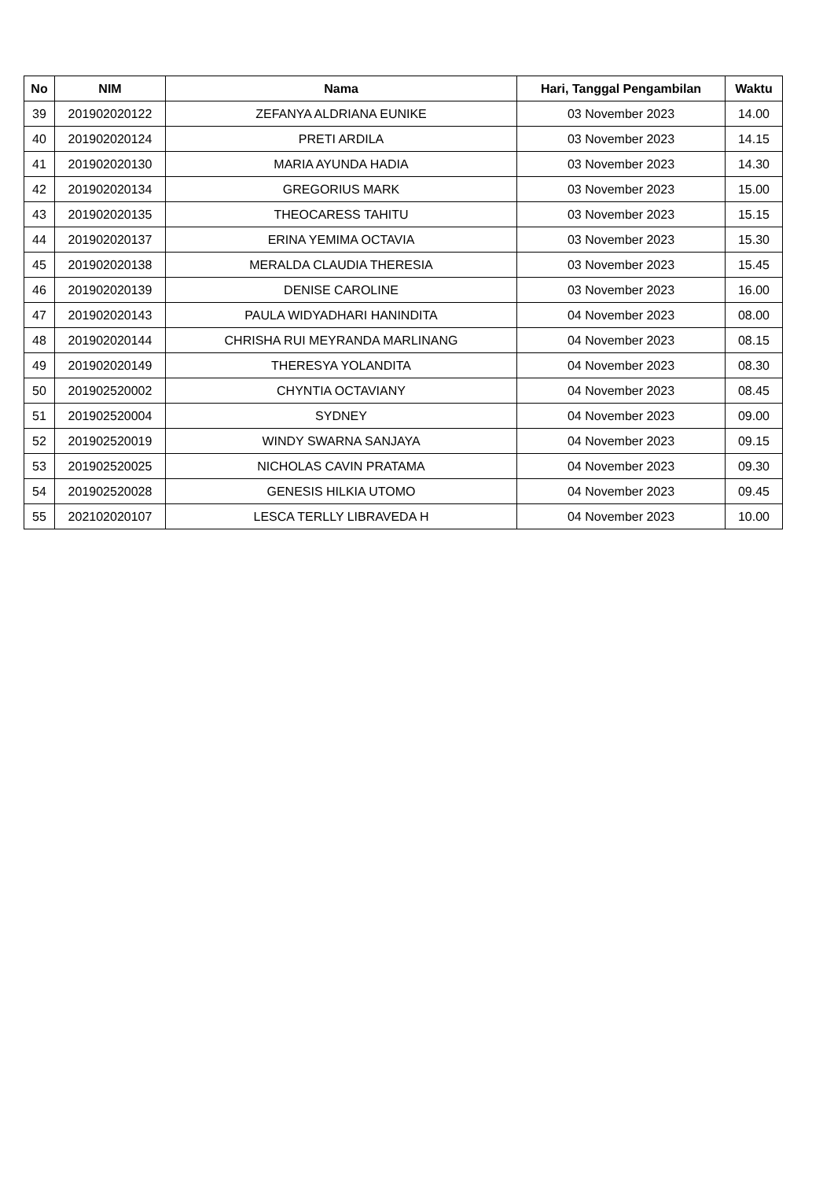| No | NIM | Nama | Hari, Tanggal Pengambilan | Waktu |
| --- | --- | --- | --- | --- |
| 39 | 201902020122 | ZEFANYA ALDRIANA EUNIKE | 03 November 2023 | 14.00 |
| 40 | 201902020124 | PRETI ARDILA | 03 November 2023 | 14.15 |
| 41 | 201902020130 | MARIA AYUNDA HADIA | 03 November 2023 | 14.30 |
| 42 | 201902020134 | GREGORIUS MARK | 03 November 2023 | 15.00 |
| 43 | 201902020135 | THEOCARESS TAHITU | 03 November 2023 | 15.15 |
| 44 | 201902020137 | ERINA YEMIMA OCTAVIA | 03 November 2023 | 15.30 |
| 45 | 201902020138 | MERALDA CLAUDIA THERESIA | 03 November 2023 | 15.45 |
| 46 | 201902020139 | DENISE CAROLINE | 03 November 2023 | 16.00 |
| 47 | 201902020143 | PAULA WIDYADHARI HANINDITA | 04 November 2023 | 08.00 |
| 48 | 201902020144 | CHRISHA RUI MEYRANDA MARLINANG | 04 November 2023 | 08.15 |
| 49 | 201902020149 | THERESYA YOLANDITA | 04 November 2023 | 08.30 |
| 50 | 201902520002 | CHYNTIA OCTAVIANY | 04 November 2023 | 08.45 |
| 51 | 201902520004 | SYDNEY | 04 November 2023 | 09.00 |
| 52 | 201902520019 | WINDY SWARNA SANJAYA | 04 November 2023 | 09.15 |
| 53 | 201902520025 | NICHOLAS CAVIN PRATAMA | 04 November 2023 | 09.30 |
| 54 | 201902520028 | GENESIS HILKIA UTOMO | 04 November 2023 | 09.45 |
| 55 | 202102020107 | LESCA TERLLY LIBRAVEDA H | 04 November 2023 | 10.00 |